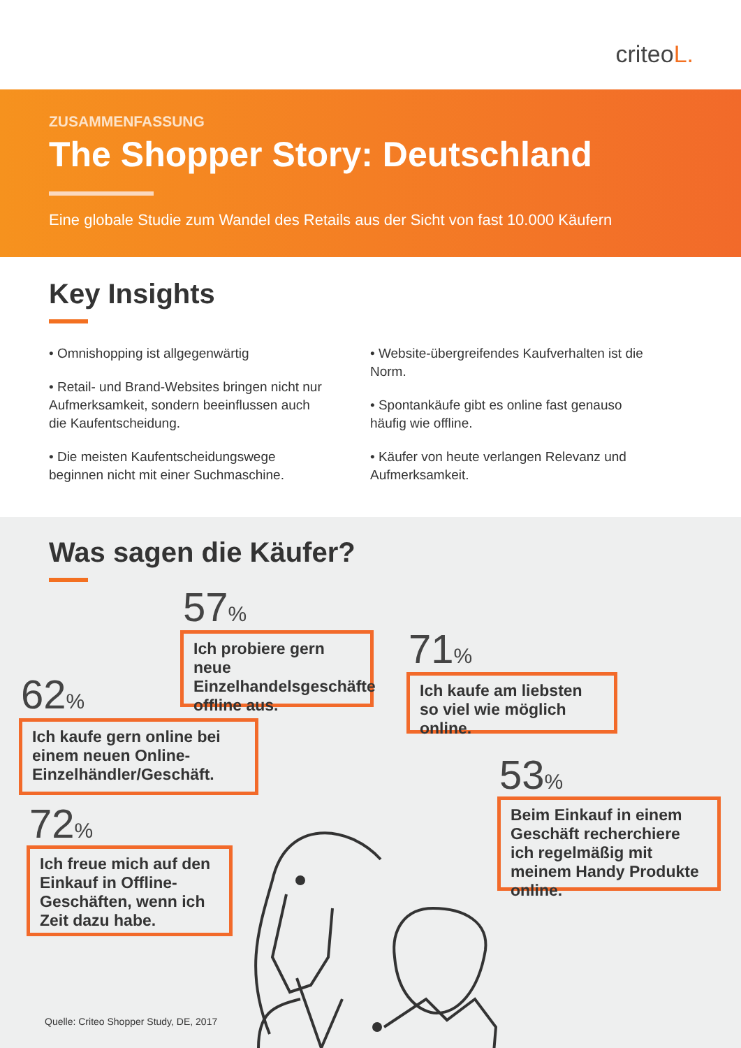criteoL.
ZUSAMMENFASSUNG
The Shopper Story: Deutschland
Eine globale Studie zum Wandel des Retails aus der Sicht von fast 10.000 Käufern
Key Insights
• Omnishopping ist allgegenwärtig
• Retail- und Brand-Websites bringen nicht nur Aufmerksamkeit, sondern beeinflussen auch die Kaufentscheidung.
• Die meisten Kaufentscheidungswege beginnen nicht mit einer Suchmaschine.
• Website-übergreifendes Kaufverhalten ist die Norm.
• Spontankäufe gibt es online fast genauso häufig wie offline.
• Käufer von heute verlangen Relevanz und Aufmerksamkeit.
Was sagen die Käufer?
57%
Ich probiere gern neue Einzelhandelsgeschäfte offline aus.
71%
Ich kaufe am liebsten so viel wie möglich online.
62%
Ich kaufe gern online bei einem neuen Online-Einzelhändler/Geschäft.
53%
Beim Einkauf in einem Geschäft recherchiere ich regelmäßig mit meinem Handy Produkte online.
72%
Ich freue mich auf den Einkauf in Offline-Geschäften, wenn ich Zeit dazu habe.
Quelle: Criteo Shopper Study, DE, 2017